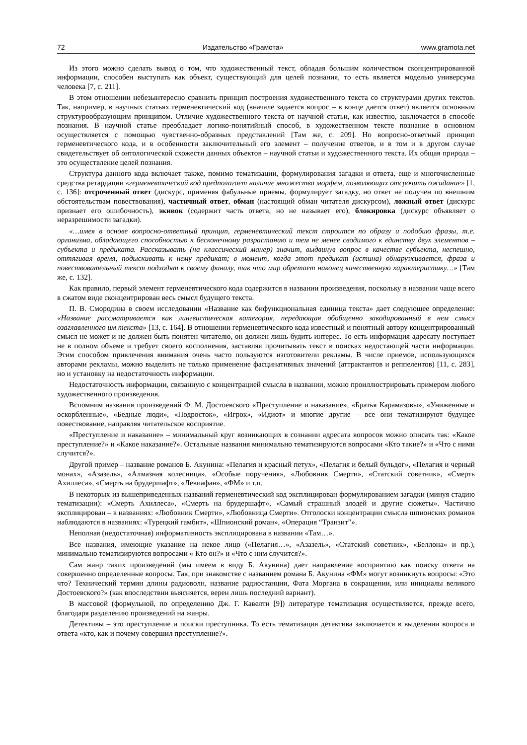72 Издательство «Грамота» www.gramota.net
Из этого можно сделать вывод о том, что художественный текст, обладая большим количеством сконцентрированной информации, способен выступать как объект, существующий для целей познания, то есть является моделью универсума человека [7, с. 211].
В этом отношении небезынтересно сравнить принцип построения художественного текста со структурами других текстов. Так, например, в научных статьях герменевтический код (вначале задается вопрос – в конце дается ответ) является основным структурообразующим принципом. Отличие художественного текста от научной статьи, как известно, заключается в способе познания. В научной статье преобладает логико-понятийный способ, в художественном тексте познание в основном осуществляется с помощью чувственно-образных представлений [Там же, с. 209]. Но вопросно-ответный принцип герменевтического кода, и в особенности заключительный его элемент – получение ответов, и в том и в другом случае свидетельствует об онтологической схожести данных объектов – научной статьи и художественного текста. Их общая природа – это осуществление целей познания.
Структура данного кода включает также, помимо тематизации, формулирования загадки и ответа, еще и многочисленные средства ретардации «герменевтический код предполагает наличие множества морфем, позволяющих отсрочить ожидание» [1, с. 136]: отсроченный ответ (дискурс, применяя фабульные приемы, формулирует загадку, но ответ не получен по внешним обстоятельствам повествования), частичный ответ, обман (настоящий обман читателя дискурсом), ложный ответ (дискурс признает его ошибочность), экивок (содержит часть ответа, но не называет его), блокировка (дискурс объявляет о неразрешимости загадки).
«…имея в основе вопросно-ответный принцип, герменевтический текст строится по образу и подобию фразы, т.е. организма, обладающего способностью к бесконечному разрастанию и тем не менее сводимого к единству двух элементов – субъекта и предиката. Рассказывать (на классический манер) значит, выдвинув вопрос в качестве субъекта, неспешно, оттягивая время, подыскивать к нему предикат; в момент, когда этот предикат (истина) обнаруживается, фраза и повествовательный текст подходят к своему финалу, так что мир обретает наконец качественную характеристику…» [Там же, с. 132].
Как правило, первый элемент герменевтического кода содержится в названии произведения, поскольку в названии чаще всего в сжатом виде сконцентрирован весь смысл будущего текста.
П. В. Смородина в своем исследовании «Название как бифункциональная единица текста» дает следующее определение: «Название рассматривается как лингвистическая категория, передающая обобщенно закодированный в нем смысл озаглавленного им текста» [13, с. 164]. В отношении герменевтического кода известный и понятный автору концентрированный смысл не может и не должен быть понятен читателю, он должен лишь будить интерес. То есть информация адресату поступает не в полном объеме и требует своего восполнения, заставляя прочитывать текст в поисках недостающей части информации. Этим способом привлечения внимания очень часто пользуются изготовители рекламы. В числе приемов, использующихся авторами рекламы, можно выделить не только применение фасцинативных значений (аттрактантов и реппелентов) [11, с. 283], но и установку на недостаточность информации.
Недостаточность информации, связанную с концентрацией смысла в названии, можно проиллюстрировать примером любого художественного произведения.
Вспомним названия произведений Ф. М. Достоевского «Преступление и наказание», «Братья Карамазовы», «Униженные и оскорбленные», «Бедные люди», «Подросток», «Игрок», «Идиот» и многие другие – все они тематизируют будущее повествование, направляя читательское восприятие.
«Преступление и наказание» – минимальный круг возникающих в сознании адресата вопросов можно описать так: «Какое преступление?» и «Какое наказание?». Остальные названия минимально тематизируются вопросами «Кто такие?» и «Что с ними случится?».
Другой пример – название романов Б. Акунина: «Пелагия и красный петух», «Пелагия и белый бульдог», «Пелагия и черный монах», «Азазель», «Алмазная колесница», «Особые поручения», «Любовник Смерти», «Статский советник», «Смерть Ахиллеса», «Смерть на брудершафт», «Левиафан», «ФМ» и т.п.
В некоторых из вышеприведенных названий герменевтический код эксплицирован формулированием загадки (минуя стадию тематизации): «Смерть Ахиллеса», «Смерть на брудершафт», «Самый страшный злодей и другие сюжеты». Частично эксплицирован – в названиях: «Любовник Смерти», «Любовница Смерти». Отголоски концентрации смысла шпионских романов наблюдаются в названиях: «Турецкий гамбит», «Шпионский роман», «Операция “Транзит”».
Неполная (недостаточная) информативность эксплицирована в названии «Там…».
Все названия, имеющие указание на некое лицо («Пелагия…», «Азазель», «Статский советник», «Беллона» и пр.), минимально тематизируются вопросами « Кто он?» и «Что с ним случится?».
Сам жанр таких произведений (мы имеем в виду Б. Акунина) дает направление восприятию как поиску ответа на совершенно определенные вопросы. Так, при знакомстве с названием романа Б. Акунина «ФМ» могут возникнуть вопросы: «Это что? Технический термин длины радиоволн, название радиостанции, Фата Моргана в сокращении, или инициалы великого Достоевского?» (как впоследствии выясняется, верен лишь последний вариант).
В массовой (формульной, по определению Дж. Г. Кавелти [9]) литературе тематизация осуществляется, прежде всего, благодаря разделению произведений на жанры.
Детективы – это преступление и поиски преступника. То есть тематизация детектива заключается в выделении вопроса и ответа «кто, как и почему совершил преступление?».